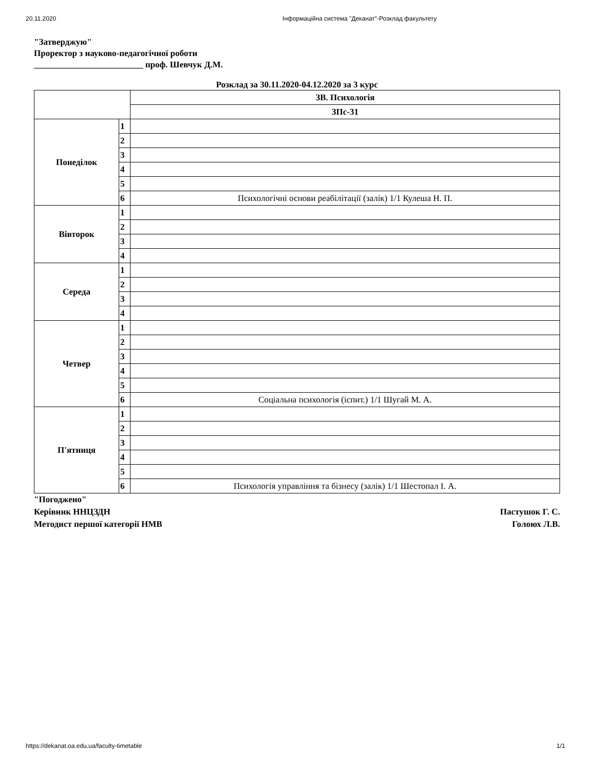20.11.2020 Інформаційна система "Деканат"-Розклад факультету
"Затверджую"
Проректор з науково-педагогічної роботи
_________________________ проф. Шевчук Д.М.
Розклад за 30.11.2020-04.12.2020 за 3 курс
| | | ЗВ. Психологія |
| | | ЗПс-31 |
| Понеділок | 1 | |
| | 2 | |
| | 3 | |
| | 4 | |
| | 5 | |
| | 6 | Психологічні основи реабілітації (залік) 1/1 Кулеша Н. П. |
| Вівторок | 1 | |
| | 2 | |
| | 3 | |
| | 4 | |
| Середа | 1 | |
| | 2 | |
| | 3 | |
| | 4 | |
| Четвер | 1 | |
| | 2 | |
| | 3 | |
| | 4 | |
| | 5 | |
| | 6 | Соціальна психологія (іспит.) 1/1 Шугай М. А. |
| П'ятниця | 1 | |
| | 2 | |
| | 3 | |
| | 4 | |
| | 5 | |
| | 6 | Психологія управління та бізнесу (залік) 1/1 Шестопал І. А. |
"Погоджено"
Керівник ННЦЗДН Пастушок Г. С.
Методист першої категорії НМВ Голоюх Л.В.
https://dekanat.oa.edu.ua/faculty-timetable 1/1